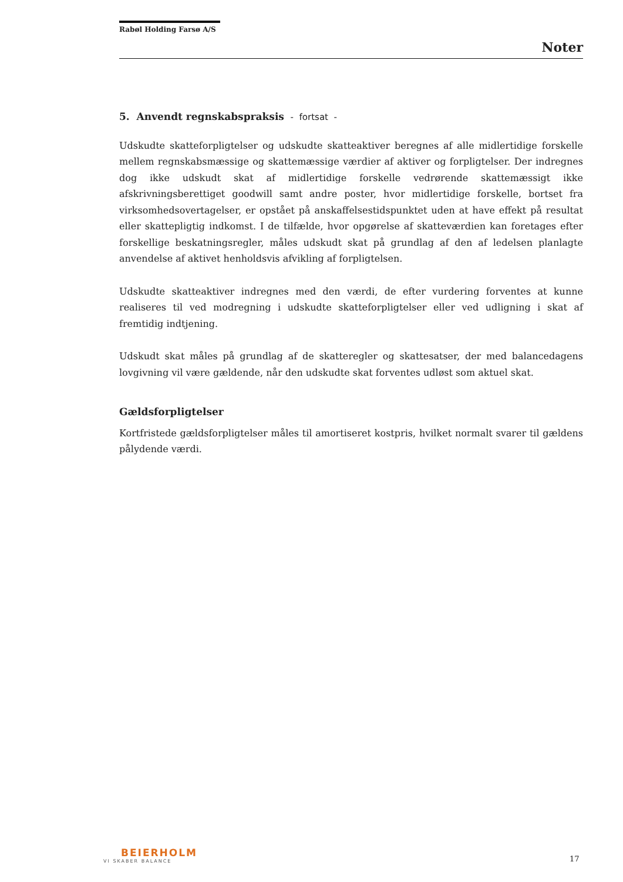Rabøl Holding Farsø A/S
Noter
5. Anvendt regnskabspraksis - fortsat -
Udskudte skatteforpligtelser og udskudte skatteaktiver beregnes af alle midlertidige forskelle mellem regnskabsmæssige og skattemæssige værdier af aktiver og forpligtelser. Der indregnes dog ikke udskudt skat af midlertidige forskelle vedrørende skattemæssigt ikke afskrivningsberettiget goodwill samt andre poster, hvor midlertidige forskelle, bortset fra virksomhedsovertagelser, er opstået på anskaffelsestidspunktet uden at have effekt på resultat eller skattepligtig indkomst. I de tilfælde, hvor opgørelse af skatteværdien kan foretages efter forskellige beskatningsregler, måles udskudt skat på grundlag af den af ledelsen planlagte anvendelse af aktivet henholdsvis afvikling af forpligtelsen.
Udskudte skatteaktiver indregnes med den værdi, de efter vurdering forventes at kunne realiseres til ved modregning i udskudte skatteforpligtelser eller ved udligning i skat af fremtidig indtjening.
Udskudt skat måles på grundlag af de skatteregler og skattesatser, der med balancedagens lovgivning vil være gældende, når den udskudte skat forventes udløst som aktuel skat.
Gældsforpligtelser
Kortfristede gældsforpligtelser måles til amortiseret kostpris, hvilket normalt svarer til gældens pålydende værdi.
BEIERHOLM
VI SKABER BALANCE
17